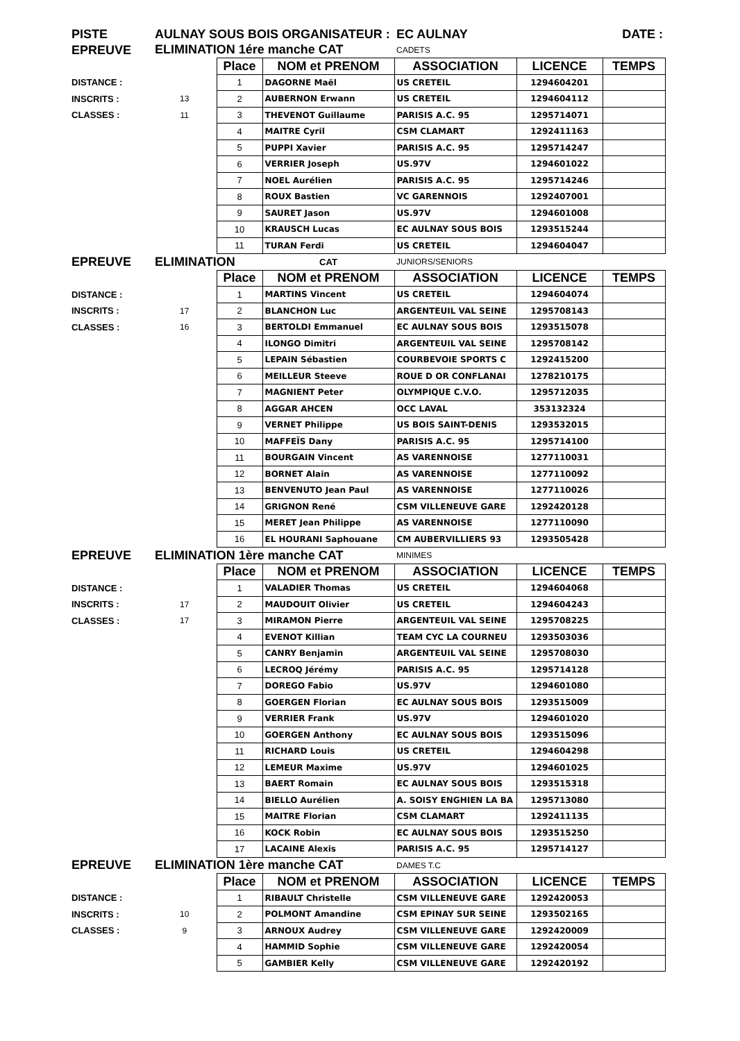| PISTE | AULNAY SOUS BOIS ORGANISATEUR : | | | EC AULNAY | | DATE : |
| EPREUVE | ELIMINATION 1ére manche CAT | | | CADETS | | |
| | | Place | NOM et PRENOM | ASSOCIATION | LICENCE | TEMPS |
| DISTANCE : | | 1 | DAGORNE Maël | US CRETEIL | 1294604201 | |
| INSCRITS : | 13 | 2 | AUBERNON Erwann | US CRETEIL | 1294604112 | |
| CLASSES : | 11 | 3 | THEVENOT Guillaume | PARISIS A.C. 95 | 1295714071 | |
| | | 4 | MAITRE Cyril | CSM CLAMART | 1292411163 | |
| | | 5 | PUPPI Xavier | PARISIS A.C. 95 | 1295714247 | |
| | | 6 | VERRIER Joseph | US.97V | 1294601022 | |
| | | 7 | NOEL Aurélien | PARISIS A.C. 95 | 1295714246 | |
| | | 8 | ROUX Bastien | VC GARENNOIS | 1292407001 | |
| | | 9 | SAURET Jason | US.97V | 1294601008 | |
| | | 10 | KRAUSCH Lucas | EC AULNAY SOUS BOIS | 1293515244 | |
| | | 11 | TURAN Ferdi | US CRETEIL | 1294604047 | |
| EPREUVE | ELIMINATION | | CAT | JUNIORS/SENIORS | | |
| | | Place | NOM et PRENOM | ASSOCIATION | LICENCE | TEMPS |
| DISTANCE : | | 1 | MARTINS Vincent | US CRETEIL | 1294604074 | |
| INSCRITS : | 17 | 2 | BLANCHON Luc | ARGENTEUIL VAL SEINE | 1295708143 | |
| CLASSES : | 16 | 3 | BERTOLDI Emmanuel | EC AULNAY SOUS BOIS | 1293515078 | |
| | | 4 | ILONGO Dimitri | ARGENTEUIL VAL SEINE | 1295708142 | |
| | | 5 | LEPAIN Sébastien | COURBEVOIE SPORTS C | 1292415200 | |
| | | 6 | MEILLEUR Steeve | ROUE D OR CONFLANAI | 1278210175 | |
| | | 7 | MAGNIENT Peter | OLYMPIQUE C.V.O. | 1295712035 | |
| | | 8 | AGGAR AHCEN | OCC LAVAL | 353132324 | |
| | | 9 | VERNET Philippe | US BOIS SAINT-DENIS | 1293532015 | |
| | | 10 | MAFFEÏS Dany | PARISIS A.C. 95 | 1295714100 | |
| | | 11 | BOURGAIN Vincent | AS VARENNOISE | 1277110031 | |
| | | 12 | BORNET Alain | AS VARENNOISE | 1277110092 | |
| | | 13 | BENVENUTO Jean Paul | AS VARENNOISE | 1277110026 | |
| | | 14 | GRIGNON René | CSM VILLENEUVE GARE | 1292420128 | |
| | | 15 | MERET Jean Philippe | AS VARENNOISE | 1277110090 | |
| | | 16 | EL HOURANI Saphouane | CM AUBERVILLIERS 93 | 1293505428 | |
| EPREUVE | ELIMINATION 1ère manche CAT | | | MINIMES | | |
| | | Place | NOM et PRENOM | ASSOCIATION | LICENCE | TEMPS |
| DISTANCE : | | 1 | VALADIER Thomas | US CRETEIL | 1294604068 | |
| INSCRITS : | 17 | 2 | MAUDOUIT Olivier | US CRETEIL | 1294604243 | |
| CLASSES : | 17 | 3 | MIRAMON Pierre | ARGENTEUIL VAL SEINE | 1295708225 | |
| | | 4 | EVENOT Killian | TEAM CYC LA COURNEU | 1293503036 | |
| | | 5 | CANRY Benjamin | ARGENTEUIL VAL SEINE | 1295708030 | |
| | | 6 | LECROQ Jérémy | PARISIS A.C. 95 | 1295714128 | |
| | | 7 | DOREGO Fabio | US.97V | 1294601080 | |
| | | 8 | GOERGEN Florian | EC AULNAY SOUS BOIS | 1293515009 | |
| | | 9 | VERRIER Frank | US.97V | 1294601020 | |
| | | 10 | GOERGEN Anthony | EC AULNAY SOUS BOIS | 1293515096 | |
| | | 11 | RICHARD Louis | US CRETEIL | 1294604298 | |
| | | 12 | LEMEUR Maxime | US.97V | 1294601025 | |
| | | 13 | BAERT Romain | EC AULNAY SOUS BOIS | 1293515318 | |
| | | 14 | BIELLO Aurélien | A. SOISY ENGHIEN LA BA | 1295713080 | |
| | | 15 | MAITRE Florian | CSM CLAMART | 1292411135 | |
| | | 16 | KOCK Robin | EC AULNAY SOUS BOIS | 1293515250 | |
| | | 17 | LACAINE Alexis | PARISIS A.C. 95 | 1295714127 | |
| EPREUVE | ELIMINATION 1ère manche CAT | | | DAMES T.C | | |
| | | Place | NOM et PRENOM | ASSOCIATION | LICENCE | TEMPS |
| DISTANCE : | | 1 | RIBAULT Christelle | CSM VILLENEUVE GARE | 1292420053 | |
| INSCRITS : | 10 | 2 | POLMONT Amandine | CSM EPINAY SUR SEINE | 1293502165 | |
| CLASSES : | 9 | 3 | ARNOUX Audrey | CSM VILLENEUVE GARE | 1292420009 | |
| | | 4 | HAMMID Sophie | CSM VILLENEUVE GARE | 1292420054 | |
| | | 5 | GAMBIER Kelly | CSM VILLENEUVE GARE | 1292420192 | |